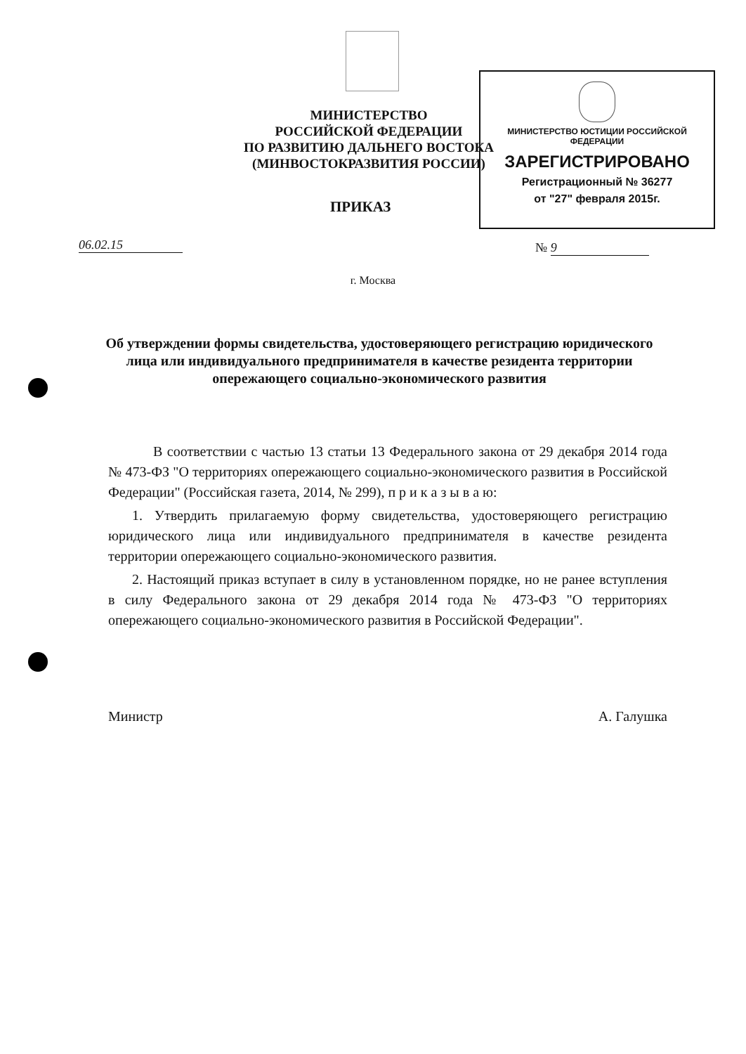МИНИСТЕРСТВО
РОССИЙСКОЙ ФЕДЕРАЦИИ
ПО РАЗВИТИЮ ДАЛЬНЕГО ВОСТОКА
(МИНВОСТОКРАЗВИТИЯ РОССИИ)
МИНИСТЕРСТВО ЮСТИЦИИ РОССИЙСКОЙ ФЕДЕРАЦИИ
ЗАРЕГИСТРИРОВАНО
Регистрационный № 36277
от "27" февраля 2015г.
ПРИКАЗ
06.02.15 № 9
г. Москва
Об утверждении формы свидетельства, удостоверяющего регистрацию юридического лица или индивидуального предпринимателя в качестве резидента территории опережающего социально-экономического развития
В соответствии с частью 13 статьи 13 Федерального закона от 29 декабря 2014 года № 473-ФЗ "О территориях опережающего социально-экономического развития в Российской Федерации" (Российская газета, 2014, № 299), п р и к а з ы в а ю:
1. Утвердить прилагаемую форму свидетельства, удостоверяющего регистрацию юридического лица или индивидуального предпринимателя в качестве резидента территории опережающего социально-экономического развития.
2. Настоящий приказ вступает в силу в установленном порядке, но не ранее вступления в силу Федерального закона от 29 декабря 2014 года № 473-ФЗ "О территориях опережающего социально-экономического развития в Российской Федерации".
Министр А. Галушка